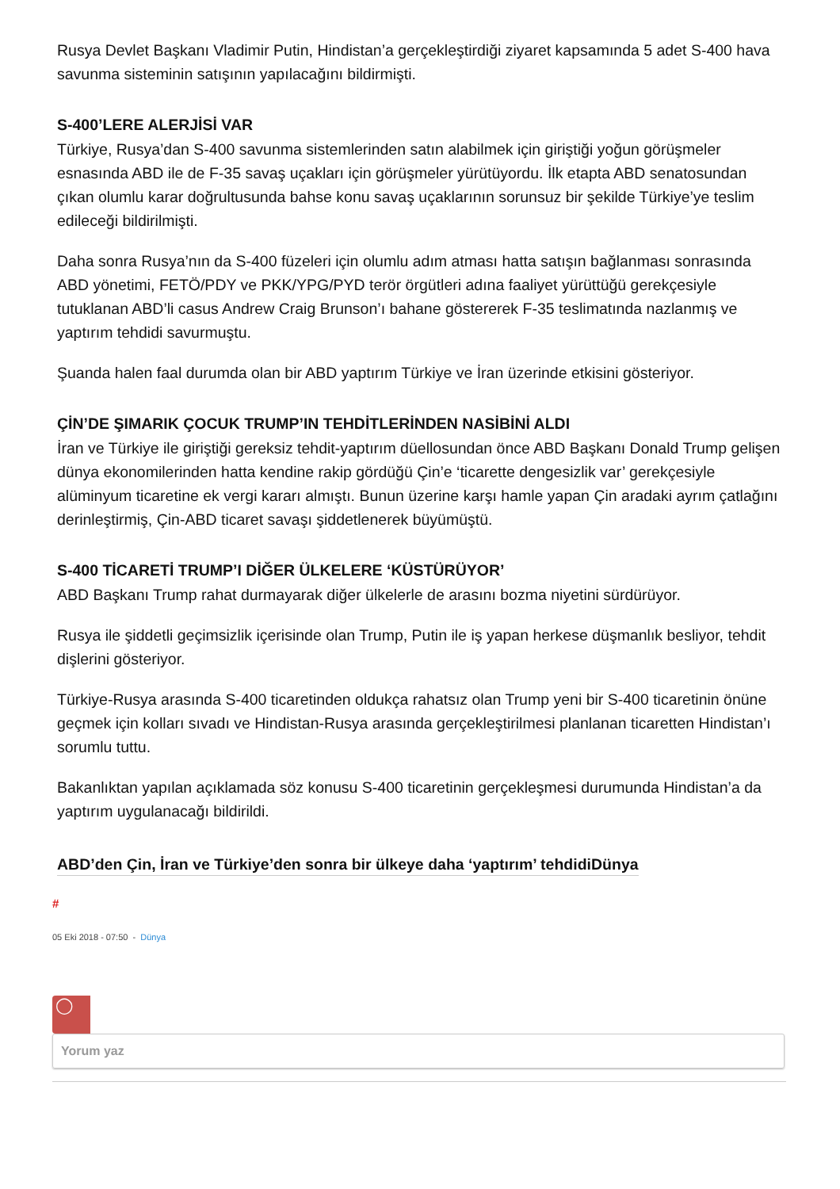Rusya Devlet Başkanı Vladimir Putin, Hindistan’a gerçekleştirdiği ziyaret kapsamında 5 adet S-400 hava savunma sisteminin satışının yapılacağını bildirmişti.
S-400’LERE ALERJİSİ VAR
Türkiye, Rusya’dan S-400 savunma sistemlerinden satın alabilmek için giriştiği yoğun görüşmeler esnasında ABD ile de F-35 savaş uçakları için görüşmeler yürütüyordu. İlk etapta ABD senatosundan çıkan olumlu karar doğrultusunda bahse konu savaş uçaklarının sorunsuz bir şekilde Türkiye’ye teslim edileceği bildirilmişti.
Daha sonra Rusya’nın da S-400 füzeleri için olumlu adım atması hatta satışın bağlanması sonrasında ABD yönetimi, FETÖ/PDY ve PKK/YPG/PYD terör örgütleri adına faaliyet yürüttüğü gerekçesiyle tutuklanan ABD’li casus Andrew Craig Brunson’ı bahane göstererek F-35 teslimatında nazlanmış ve yaptırım tehdidi savurmuştu.
Şuanda halen faal durumda olan bir ABD yaptırım Türkiye ve İran üzerinde etkisini gösteriyor.
ÇİN’DE ŞIMARIK ÇOCUK TRUMP’IN TEHDİTLERİNDEN NASİBİNİ ALDI
İran ve Türkiye ile giriştiği gereksiz tehdit-yaptırım düellosundan önce ABD Başkanı Donald Trump gelişen dünya ekonomilerinden hatta kendine rakip gördüğü Çin’e ‘ticarette dengesizlik var’ gerekçesiyle alüminyum ticaretine ek vergi kararı almıştı. Bunun üzerine karşı hamle yapan Çin aradaki ayrım çatlağını derinleştirmiş, Çin-ABD ticaret savaşı şiddetlenerek büyümüştü.
S-400 TİCARETİ TRUMP’I DİĞER ÜLKELERE ‘KÜSTÜRÜYOR’
ABD Başkanı Trump rahat durmayarak diğer ülkelerle de arasını bozma niyetini sürdürüyor.
Rusya ile şiddetli geçimsizlik içerisinde olan Trump, Putin ile iş yapan herkese düşmanlık besliyor, tehdit dişlerini gösteriyor.
Türkiye-Rusya arasında S-400 ticaretinden oldukça rahatsız olan Trump yeni bir S-400 ticaretinin önüne geçmek için kolları sıvadı ve Hindistan-Rusya arasında gerçekleştirilmesi planlanan ticaretten Hindistan’ı sorumlu tuttu.
Bakanlıktan yapılan açıklamada söz konusu S-400 ticaretinin gerçekleşmesi durumunda Hindistan’a da yaptırım uygulanacağı bildirildi.
ABD’den Çin, İran ve Türkiye’den sonra bir ülkeye daha ‘yaptırım’ tehdidiDünya
#
05 Eki 2018 - 07:50 - Dünya
◯
Yorum yaz